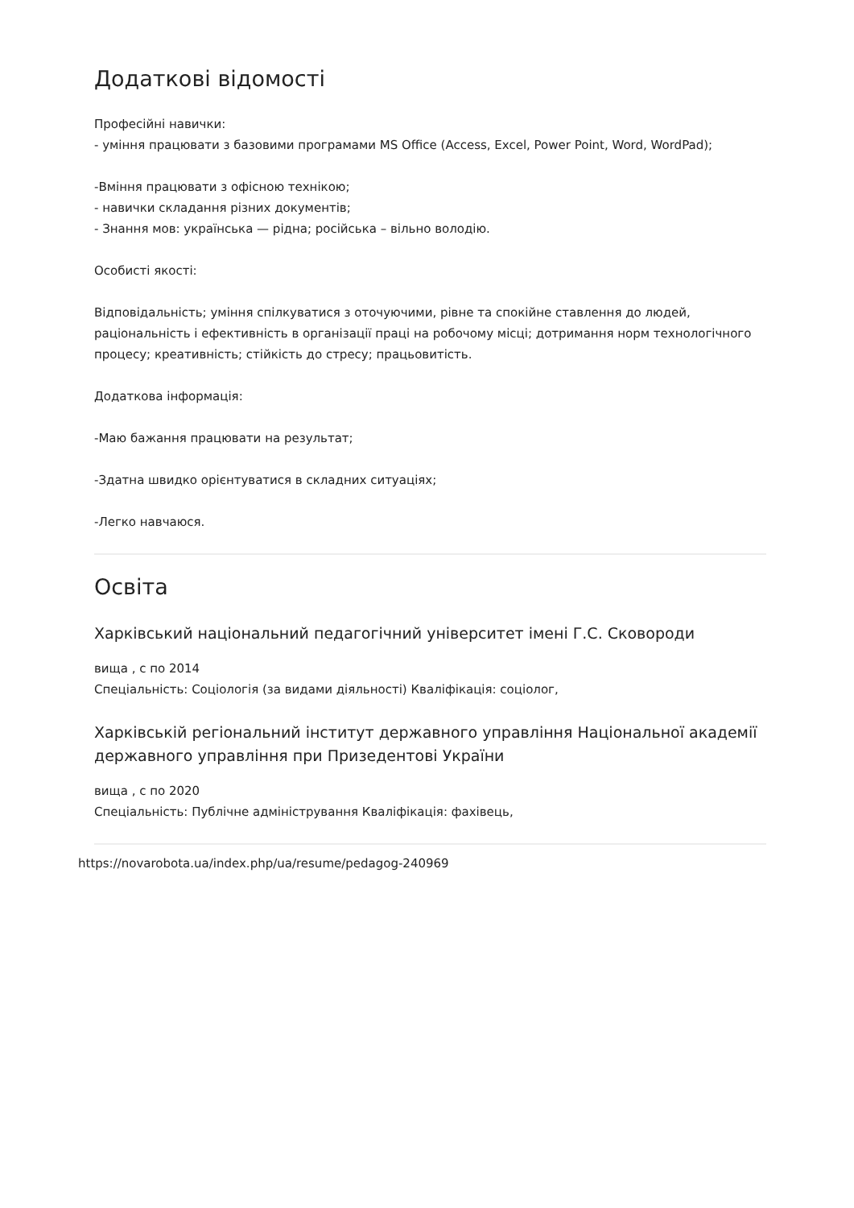Додаткові відомості
Професійні навички:
- уміння працювати з базовими програмами MS Office (Access, Excel, Power Point, Word, WordPad);
-Вміння працювати з офісною технікою;
- навички складання різних документів;
- Знання мов: українська — рідна; російська – вільно володію.
Особисті якості:
Відповідальність; уміння спілкуватися з оточуючими, рівне та спокійне ставлення до людей, раціональність і ефективність в організації праці на робочому місці; дотримання норм технологічного процесу; креативність; стійкість до стресу; працьовитість.
Додаткова інформація:
-Маю бажання працювати на результат;
-Здатна швидко орієнтуватися в складних ситуаціях;
-Легко навчаюся.
Освіта
Харківський національний педагогічний університет імені Г.С. Сковороди
вища , с по 2014
Спеціальність: Соціологія (за видами діяльності) Кваліфікація: соціолог,
Харківській регіональний інститут державного управління Національної академії державного управління при Призедентові України
вища , с по 2020
Спеціальність: Публічне адміністрування Кваліфікація: фахівець,
https://novarobota.ua/index.php/ua/resume/pedagog-240969